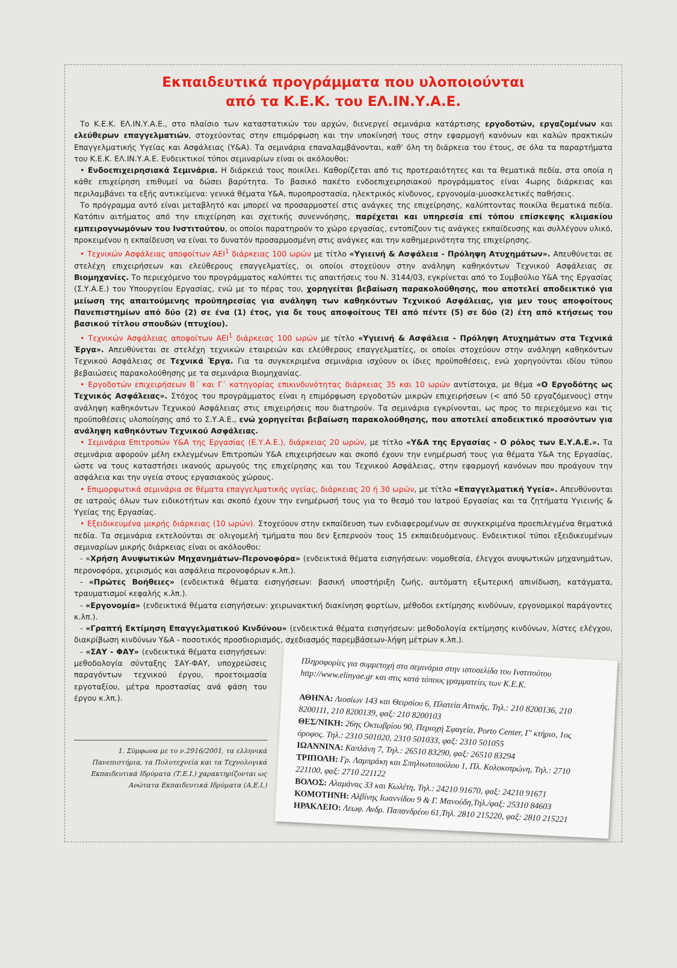Εκπαιδευτικά προγράμματα που υλοποιούνται
από τα Κ.Ε.Κ. του ΕΛ.ΙΝ.Υ.Α.Ε.
Το Κ.Ε.Κ. ΕΛ.ΙΝ.Υ.Α.Ε., στο πλαίσιο των καταστατικών του αρχών, διενεργεί σεμινάρια κατάρτισης εργοδοτών, εργαζομένων και ελεύθερων επαγγελματιών, στοχεύοντας στην επιμόρφωση και την υποκίνησή τους στην εφαρμογή κανόνων και καλών πρακτικών Επαγγελματικής Υγείας και Ασφάλειας (Υ&Α). Τα σεμινάρια επαναλαμβάνονται, καθ' όλη τη διάρκεια του έτους, σε όλα τα παραρτήματα του Κ.Ε.Κ. ΕΛ.ΙΝ.Υ.Α.Ε. Ενδεικτικοί τύποι σεμιναρίων είναι οι ακόλουθοι:
• Ενδοεπιχειρησιακά Σεμινάρια. Η διάρκειά τους ποικίλει. Καθορίζεται από τις προτεραιότητες και τα θεματικά πεδία, στα οποία η κάθε επιχείρηση επιθυμεί να δώσει βαρύτητα. Το βασικό πακέτο ενδοεπιχειρησιακού προγράμματος είναι 4ωρης διάρκειας και περιλαμβάνει τα εξής αντικείμενα: γενικά θέματα Υ&Α, πυροπροστασία, ηλεκτρικός κίνδυνος, εργονομία-μυοσκελετικές παθήσεις.
Το πρόγραμμα αυτό είναι μεταβλητό και μπορεί να προσαρμοστεί στις ανάγκες της επιχείρησης, καλύπτοντας ποικίλα θεματικά πεδία. Κατόπιν αιτήματος από την επιχείρηση και σχετικής συνεννόησης, παρέχεται και υπηρεσία επί τόπου επίσκεψης κλιμακίου εμπειρογνωμόνων του Ινστιτούτου, οι οποίοι παρατηρούν το χώρο εργασίας, εντοπίζουν τις ανάγκες εκπαίδευσης και συλλέγουν υλικό, προκειμένου η εκπαίδευση να είναι το δυνατόν προσαρμοσμένη στις ανάγκες και την καθημερινότητα της επιχείρησης.
• Τεχνικών Ασφάλειας αποφοίτων ΑΕΙ<sup>1</sup> διάρκειας 100 ωρών με τίτλο «Υγιεινή & Ασφάλεια - Πρόληψη Ατυχημάτων». Απευθύνεται σε στελέχη επιχειρήσεων και ελεύθερους επαγγελματίες, οι οποίοι στοχεύουν στην ανάληψη καθηκόντων Τεχνικού Ασφάλειας σε Βιομηχανίες. Το περιεχόμενο του προγράμματος καλύπτει τις απαιτήσεις του Ν. 3144/03, εγκρίνεται από το Συμβούλιο Υ&Α της Εργασίας (Σ.Υ.Α.Ε.) του Υπουργείου Εργασίας, ενώ με το πέρας του, χορηγείται βεβαίωση παρακολούθησης, που αποτελεί αποδεικτικό για μείωση της απαιτούμενης προϋπηρεσίας για ανάληψη των καθηκόντων Τεχνικού Ασφάλειας, για μεν τους αποφοίτους Πανεπιστημίων από δύο (2) σε ένα (1) έτος, για δε τους αποφοίτους ΤΕΙ από πέντε (5) σε δύο (2) έτη από κτήσεως του βασικού τίτλου σπουδών (πτυχίου).
• Τεχνικών Ασφάλειας αποφοίτων ΑΕΙ<sup>1</sup> διάρκειας 100 ωρών με τίτλο «Υγιεινή & Ασφάλεια - Πρόληψη Ατυχημάτων στα Τεχνικά Έργα». Απευθύνεται σε στελέχη τεχνικών εταιρειών και ελεύθερους επαγγελματίες, οι οποίοι στοχεύουν στην ανάληψη καθηκόντων Τεχνικού Ασφάλειας σε Τεχνικά Έργα. Για τα συγκεκριμένα σεμινάρια ισχύουν οι ίδιες προϋποθέσεις, ενώ χορηγούνται ιδίου τύπου βεβαιώσεις παρακολούθησης με τα σεμινάρια Βιομηχανίας.
• Εργοδοτών επιχειρήσεων Β΄ και Γ΄ κατηγορίας επικινδυνότητας διάρκειας 35 και 10 ωρών αντίστοιχα, με θέμα «Ο Εργοδότης ως Τεχνικός Ασφάλειας». Στόχος του προγράμματος είναι η επιμόρφωση εργοδοτών μικρών επιχειρήσεων (< από 50 εργαζόμενους) στην ανάληψη καθηκόντων Τεχνικού Ασφάλειας στις επιχειρήσεις που διατηρούν. Τα σεμινάρια εγκρίνονται, ως προς το περιεχόμενο και τις προϋποθέσεις υλοποίησης από το Σ.Υ.Α.Ε., ενώ χορηγείται βεβαίωση παρακολούθησης, που αποτελεί αποδεικτικό προσόντων για ανάληψη καθηκόντων Τεχνικού Ασφάλειας.
• Σεμινάρια Επιτροπών Υ&Α της Εργασίας (Ε.Υ.Α.Ε.), διάρκειας 20 ωρών, με τίτλο «Υ&Α της Εργασίας - Ο ρόλος των Ε.Υ.Α.Ε.». Τα σεμινάρια αφορούν μέλη εκλεγμένων Επιτροπών Υ&Α επιχειρήσεων και σκοπό έχουν την ενημέρωσή τους για θέματα Υ&Α της Εργασίας, ώστε να τους καταστήσει ικανούς αρωγούς της επιχείρησης και του Τεχνικού Ασφάλειας, στην εφαρμογή κανόνων που προάγουν την ασφάλεια και την υγεία στους εργασιακούς χώρους.
• Επιμορφωτικά σεμινάρια σε θέματα επαγγελματικής υγείας, διάρκειας 20 ή 30 ωρών, με τίτλο «Επαγγελματική Υγεία». Απευθύνονται σε ιατρούς όλων των ειδικοτήτων και σκοπό έχουν την ενημέρωσή τους για το θεσμό του Ιατρού Εργασίας και τα ζητήματα Υγιεινής & Υγείας της Εργασίας.
• Εξειδικευμένα μικρής διάρκειας (10 ωρών). Στοχεύουν στην εκπαίδευση των ενδιαφερομένων σε συγκεκριμένα προεπιλεγμένα θεματικά πεδία. Τα σεμινάρια εκτελούνται σε ολιγομελή τμήματα που δεν ξεπερνούν τους 15 εκπαιδευόμενους. Ενδεικτικοί τύποι εξειδικευμένων σεμιναρίων μικρής διάρκειας είναι οι ακόλουθοι:
- «Χρήση Ανυψωτικών Μηχανημάτων-Περονοφόρα» (ενδεικτικά θέματα εισηγήσεων: νομοθεσία, έλεγχοι ανυψωτικών μηχανημάτων, περονοφόρα, χειρισμός και ασφάλεια περονοφόρων κ.λπ.).
- «Πρώτες Βοήθειες» (ενδεικτικά θέματα εισηγήσεων: βασική υποστήριξη ζωής, αυτόματη εξωτερική απινίδωση, κατάγματα, τραυματισμοί κεφαλής κ.λπ.).
- «Εργονομία» (ενδεικτικά θέματα εισηγήσεων: χειρωνακτική διακίνηση φορτίων, μέθοδοι εκτίμησης κινδύνων, εργονομικοί παράγοντες κ.λπ.).
- «Γραπτή Εκτίμηση Επαγγελματικού Κινδύνου» (ενδεικτικά θέματα εισηγήσεων: μεθοδολογία εκτίμησης κινδύνων, λίστες ελέγχου, διακρίβωση κινδύνων Υ&Α - ποσοτικός προσδιορισμός, σχεδιασμός παρεμβάσεων-λήψη μέτρων κ.λπ.).
- «ΣΑΥ - ΦΑΥ» (ενδεικτικά θέματα εισηγήσεων: μεθοδολογία σύνταξης ΣΑΥ-ΦΑΥ, υποχρεώσεις παραγόντων τεχνικού έργου, προετοιμασία εργοταξίου, μέτρα προστασίας ανά φάση του έργου κ.λπ.).
1. Σύμφωνα με το ν.2916/2001, τα ελληνικά Πανεπιστήμια, τα Πολυτεχνεία και τα Τεχνολογικά Εκπαιδευτικά Ιδρύματα (Τ.Ε.Ι.) χαρακτηρίζονται ως Ανώτατα Εκπαιδευτικά Ιδρύματα (Α.Ε.Ι.)
Πληροφορίες για συμμετοχή στα σεμινάρια στην ιστοσελίδα του Ινστιτούτου http://www.elinyae.gr και στις κατά τόπους γραμματείες των Κ.Ε.Κ.
ΑΘΗΝΑ: Λιοσίων 143 και Θειρσίου 6, Πλατεία Αττικής, Τηλ.: 210 8200136, 210 8200111, 210 8200139, φαξ: 210 8200103
ΘΕΣ/ΝΙΚΗ: 26ης Οκτωβρίου 90, Περιοχή Σφαγεία, Porto Center, Γ' κτήριο, 1ος όροφος. Τηλ.: 2310 501020, 2310 501033, φαξ: 2310 501055
ΙΩΑΝΝΙΝΑ: Καπλάνη 7, Τηλ.: 26510 83290, φαξ: 26510 83294
ΤΡΙΠΟΛΗ: Γρ. Λαμπράκη και Σπηλιωτοπούλου 1, Πλ. Κολοκοτρώνη, Τηλ.: 2710 221100, φαξ: 2710 221122
ΒΟΛΟΣ: Αλαμάνας 33 και Κωλέτη, Τηλ.: 24210 91670, φαξ: 24210 91671
ΚΟΜΟΤΗΝΗ: Αλβίνης Ιωαννίδου 9 & Γ. Μανούδη,Τηλ./φαξ: 25310 84603
ΗΡΑΚΛΕΙΟ: Λεωφ. Ανδρ. Παπανδρέου 61,Τηλ. 2810 215220, φαξ: 2810 215221